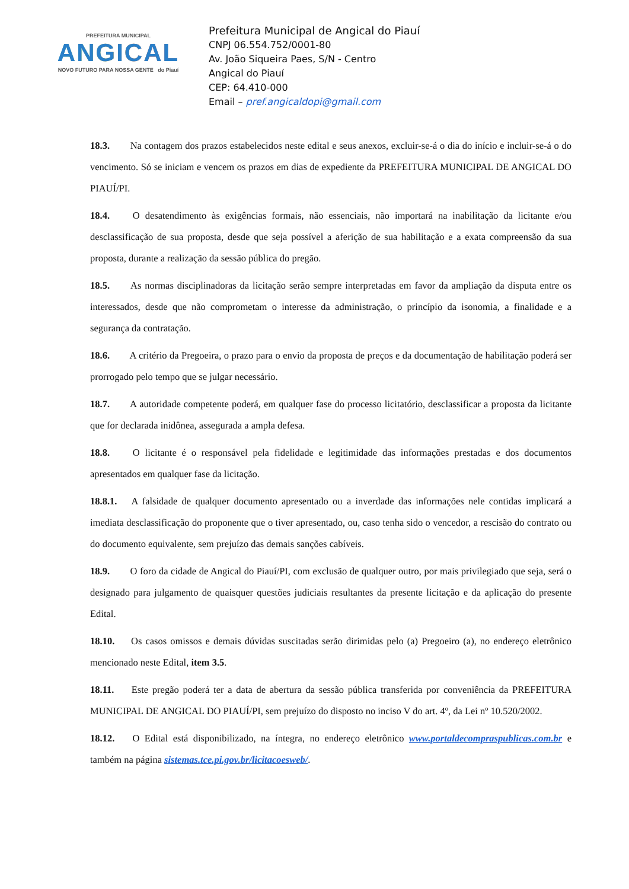PREFEITURA MUNICIPAL
ANGICAL
NOVO FUTURO PARA NOSSA GENTE do Piauí
Prefeitura Municipal de Angical do Piauí
CNPJ 06.554.752/0001-80
Av. João Siqueira Paes, S/N - Centro
Angical do Piauí
CEP: 64.410-000
Email – pref.angicaldopi@gmail.com
18.3. Na contagem dos prazos estabelecidos neste edital e seus anexos, excluir-se-á o dia do início e incluir-se-á o do vencimento. Só se iniciam e vencem os prazos em dias de expediente da PREFEITURA MUNICIPAL DE ANGICAL DO PIAUÍ/PI.
18.4. O desatendimento às exigências formais, não essenciais, não importará na inabilitação da licitante e/ou desclassificação de sua proposta, desde que seja possível a aferição de sua habilitação e a exata compreensão da sua proposta, durante a realização da sessão pública do pregão.
18.5. As normas disciplinadoras da licitação serão sempre interpretadas em favor da ampliação da disputa entre os interessados, desde que não comprometam o interesse da administração, o princípio da isonomia, a finalidade e a segurança da contratação.
18.6. A critério da Pregoeira, o prazo para o envio da proposta de preços e da documentação de habilitação poderá ser prorrogado pelo tempo que se julgar necessário.
18.7. A autoridade competente poderá, em qualquer fase do processo licitatório, desclassificar a proposta da licitante que for declarada inidônea, assegurada a ampla defesa.
18.8. O licitante é o responsável pela fidelidade e legitimidade das informações prestadas e dos documentos apresentados em qualquer fase da licitação.
18.8.1. A falsidade de qualquer documento apresentado ou a inverdade das informações nele contidas implicará a imediata desclassificação do proponente que o tiver apresentado, ou, caso tenha sido o vencedor, a rescisão do contrato ou do documento equivalente, sem prejuízo das demais sanções cabíveis.
18.9. O foro da cidade de Angical do Piauí/PI, com exclusão de qualquer outro, por mais privilegiado que seja, será o designado para julgamento de quaisquer questões judiciais resultantes da presente licitação e da aplicação do presente Edital.
18.10. Os casos omissos e demais dúvidas suscitadas serão dirimidas pelo (a) Pregoeiro (a), no endereço eletrônico mencionado neste Edital, item 3.5.
18.11. Este pregão poderá ter a data de abertura da sessão pública transferida por conveniência da PREFEITURA MUNICIPAL DE ANGICAL DO PIAUÍ/PI, sem prejuízo do disposto no inciso V do art. 4º, da Lei nº 10.520/2002.
18.12. O Edital está disponibilizado, na íntegra, no endereço eletrônico www.portaldecompraspublicas.com.br e também na página sistemas.tce.pi.gov.br/licitacoesweb/.